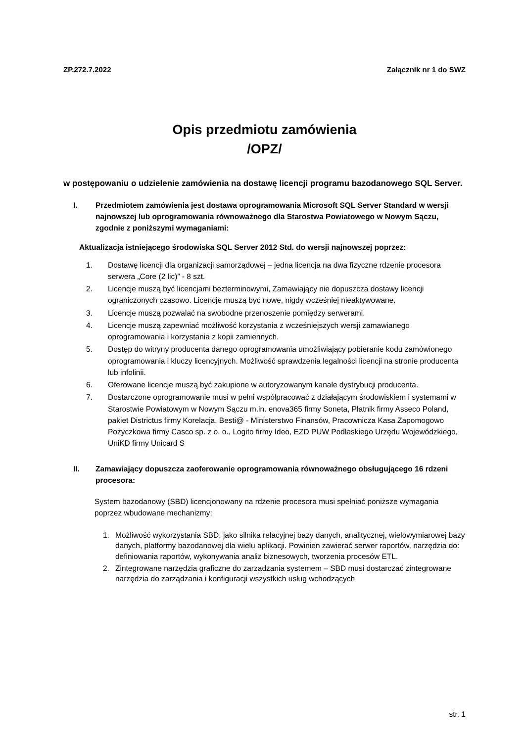ZP.272.7.2022 Załącznik nr 1 do SWZ
Opis przedmiotu zamówienia
/OPZ/
w postępowaniu o udzielenie zamówienia na dostawę licencji programu bazodanowego SQL Server.
I. Przedmiotem zamówienia jest dostawa oprogramowania Microsoft SQL Server Standard w wersji najnowszej lub oprogramowania równoważnego dla Starostwa Powiatowego w Nowym Sączu, zgodnie z poniższymi wymaganiami:
Aktualizacja istniejącego środowiska SQL Server 2012 Std. do wersji najnowszej poprzez:
1. Dostawę licencji dla organizacji samorządowej – jedna licencja na dwa fizyczne rdzenie procesora serwera „Core (2 lic)” - 8 szt.
2. Licencje muszą być licencjami bezterminowymi, Zamawiający nie dopuszcza dostawy licencji ograniczonych czasowo. Licencje muszą być nowe, nigdy wcześniej nieaktywowane.
3. Licencje muszą pozwalać na swobodne przenoszenie pomiędzy serwerami.
4. Licencje muszą zapewniać możliwość korzystania z wcześniejszych wersji zamawianego oprogramowania i korzystania z kopii zamiennych.
5. Dostęp do witryny producenta danego oprogramowania umożliwiający pobieranie kodu zamówionego oprogramowania i kluczy licencyjnych. Możliwość sprawdzenia legalności licencji na stronie producenta lub infolinii.
6. Oferowane licencje muszą być zakupione w autoryzowanym kanale dystrybucji producenta.
7. Dostarczone oprogramowanie musi w pełni współpracować z działającym środowiskiem i systemami w Starostwie Powiatowym w Nowym Sączu m.in. enova365 firmy Soneta, Płatnik firmy Asseco Poland, pakiet Districtus firmy Korelacja, Besti@ - Ministerstwo Finansów, Pracownicza Kasa Zapomogowo Pożyczkowa firmy Casco sp. z o. o., Logito firmy Ideo, EZD PUW Podlaskiego Urzędu Wojewódzkiego, UniKD firmy Unicard S
II. Zamawiający dopuszcza zaoferowanie oprogramowania równoważnego obsługującego 16 rdzeni procesora:
System bazodanowy (SBD) licencjonowany na rdzenie procesora musi spełniać poniższe wymagania poprzez wbudowane mechanizmy:
1. Możliwość wykorzystania SBD, jako silnika relacyjnej bazy danych, analitycznej, wielowymiarowej bazy danych, platformy bazodanowej dla wielu aplikacji. Powinien zawierać serwer raportów, narzędzia do: definiowania raportów, wykonywania analiz biznesowych, tworzenia procesów ETL.
2. Zintegrowane narzędzia graficzne do zarządzania systemem – SBD musi dostarczać zintegrowane narzędzia do zarządzania i konfiguracji wszystkich usług wchodzących
str. 1